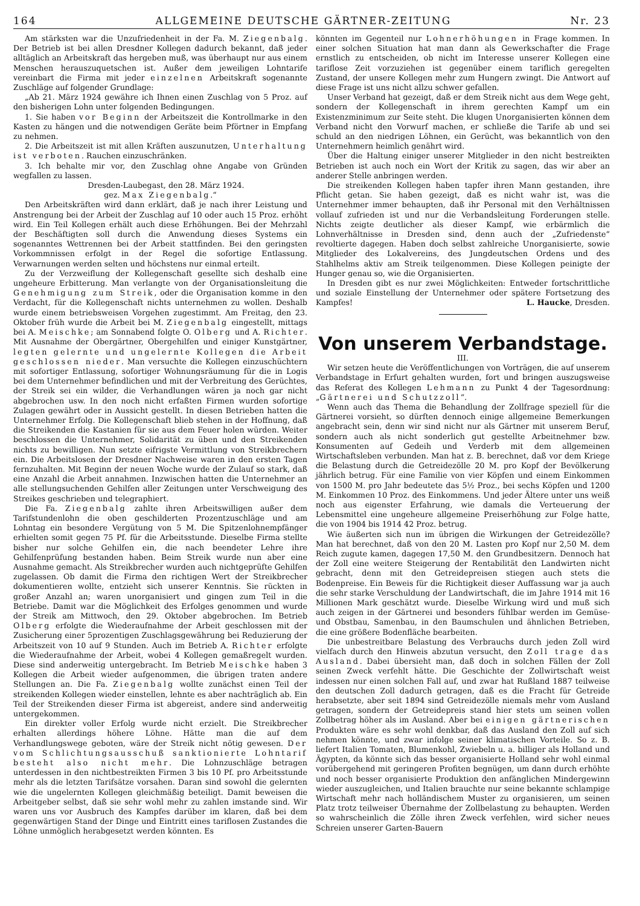164 ALLGEMEINE DEUTSCHE GÄRTNER-ZEITUNG Nr. 23
Am stärksten war die Unzufriedenheit in der Fa. M. Ziegenbalg. Der Betrieb ist bei allen Dresdner Kollegen dadurch bekannt, daß jeder alltäglich an Arbeitskraft das hergeben muß, was überhaupt nur aus einem Menschen herauszuquetschen ist. Außer dem jeweiligen Lohntarife vereinbart die Firma mit jeder einzelnen Arbeitskraft sogenannte Zuschläge auf folgender Grundlage:
„Ab 21. März 1924 gewähre ich Ihnen einen Zuschlag von 5 Proz. auf den bisherigen Lohn unter folgenden Bedingungen.
1. Sie haben vor Beginn der Arbeitszeit die Kontrollmarke in den Kasten zu hängen und die notwendigen Geräte beim Pförtner in Empfang zu nehmen.
2. Die Arbeitszeit ist mit allen Kräften auszunutzen, Unterhaltung ist verboten. Rauchen einzuschränken.
3. Ich behalte mir vor, den Zuschlag ohne Angabe von Gründen wegfallen zu lassen.
Dresden-Laubegast, den 28. März 1924.
gez. Max Ziegenbalg.“
Den Arbeitskräften wird dann erklärt, daß je nach ihrer Leistung und Anstrengung bei der Arbeit der Zuschlag auf 10 oder auch 15 Proz. erhöht wird. Ein Teil Kollegen erhält auch diese Erhöhungen. Bei der Mehrzahl der Beschäftigten soll durch die Anwendung dieses Systems ein sogenanntes Wettrennen bei der Arbeit stattfinden. Bei den geringsten Vorkommnissen erfolgt in der Regel die sofortige Entlassung. Verwarnungen werden selten und höchstens nur einmal erteilt.
Zu der Verzweiflung der Kollegenschaft gesellte sich deshalb eine ungeheure Erbitterung. Man verlangte von der Organisationsleitung die Genehmigung zum Streik, oder die Organisation komme in den Verdacht, für die Kollegenschaft nichts unternehmen zu wollen. Deshalb wurde einem betriebsweisen Vorgehen zugestimmt. Am Freitag, den 23. Oktober früh wurde die Arbeit bei M. Ziegenbalg eingestellt, mittags bei A. Meischke; am Sonnabend folgte O. Olberg und A. Richter. Mit Ausnahme der Obergärtner, Obergehilfen und einiger Kunstgärtner, legten gelernte und ungelernte Kollegen die Arbeit geschlossen nieder. Man versuchte die Kollegen einzuschüchtern mit sofortiger Entlassung, sofortiger Wohnungsräumung für die in Logis bei dem Unternehmer befindlichen und mit der Verbreitung des Gerüchtes, der Streik sei ein wilder, die Verhandlungen wären ja noch gar nicht abgebrochen usw. In den noch nicht erfaßten Firmen wurden sofortige Zulagen gewährt oder in Aussicht gestellt. In diesen Betrieben hatten die Unternehmer Erfolg. Die Kollegenschaft blieb stehen in der Hoffnung, daß die Streikenden die Kastanien für sie aus dem Feuer holen würden. Weiter beschlossen die Unternehmer, Solidarität zu üben und den Streikenden nichts zu bewilligen. Nun setzte eifrigste Vermittlung von Streikbrechern ein. Die Arbeitslosen der Dresdner Nachweise waren in den ersten Tagen fernzuhalten. Mit Beginn der neuen Woche wurde der Zulauf so stark, daß eine Anzahl die Arbeit annahmen. Inzwischen hatten die Unternehmer an alle stellungsuchenden Gehilfen aller Zeitungen unter Verschweigung des Streikes geschrieben und telegraphiert.
Die Fa. Ziegenbalg zahlte ihren Arbeitswilligen außer dem Tarifstundenlohn die oben geschilderten Prozentzuschläge und am Lohntag ein besondere Vergütung von 5 M. Die Spitzenlohnempfänger erhielten somit gegen 75 Pf. für die Arbeitsstunde. Dieselbe Firma stellte bisher nur solche Gehilfen ein, die nach beendeter Lehre ihre Gehilfenprüfung bestanden haben. Beim Streik wurde nun aber eine Ausnahme gemacht. Als Streikbrecher wurden auch nichtgeprüfte Gehilfen zugelassen. Ob damit die Firma den richtigen Wert der Streikbrecher dokumentieren wollte, entzieht sich unserer Kenntnis. Sie rückten in großer Anzahl an; waren unorganisiert und gingen zum Teil in die Betriebe. Damit war die Möglichkeit des Erfolges genommen und wurde der Streik am Mittwoch, den 29. Oktober abgebrochen. Im Betrieb Olberg erfolgte die Wiederaufnahme der Arbeit geschlossen mit der Zusicherung einer 5prozentigen Zuschlagsgewährung bei Reduzierung der Arbeitszeit von 10 auf 9 Stunden. Auch im Betrieb A. Richter erfolgte die Wiederaufnahme der Arbeit, wobei 4 Kollegen gemaßregelt wurden. Diese sind anderweitig untergebracht. Im Betrieb Meischke haben 3 Kollegen die Arbeit wieder aufgenommen, die übrigen traten andere Stellungen an. Die Fa. Ziegenbalg wollte zunächst einen Teil der streikenden Kollegen wieder einstellen, lehnte es aber nachträglich ab. Ein Teil der Streikenden dieser Firma ist abgereist, andere sind anderweitig untergekommen.
Ein direkter voller Erfolg wurde nicht erzielt. Die Streikbrecher erhalten allerdings höhere Löhne. Hätte man die auf dem Verhandlungswege geboten, wäre der Streik nicht nötig gewesen. Der vom Schlichtungsausschuß sanktionierte Lohntarif besteht also nicht mehr. Die Lohnzuschläge betragen unterdessen in den nichtbestreikten Firmen 3 bis 10 Pf. pro Arbeitsstunde mehr als die letzten Tarifsätze vorsahen. Daran sind sowohl die gelernten wie die ungelernten Kollegen gleichmäßig beteiligt. Damit beweisen die Arbeitgeber selbst, daß sie sehr wohl mehr zu zahlen imstande sind. Wir waren uns vor Ausbruch des Kampfes darüber im klaren, daß bei dem gegenwärtigen Stand der Dinge und Eintritt eines tariflosen Zustandes die Löhne unmöglich herabgesetzt werden könnten. Es
könnten im Gegenteil nur Lohnerhöhungen in Frage kommen. In einer solchen Situation hat man dann als Gewerkschafter die Frage ernstlich zu entscheiden, ob nicht im Interesse unserer Kollegen eine tariflose Zeit vorzuziehen ist gegenüber einem tariflich geregelten Zustand, der unsere Kollegen mehr zum Hungern zwingt. Die Antwort auf diese Frage ist uns nicht allzu schwer gefallen.
Unser Verband hat gezeigt, daß er dem Streik nicht aus dem Wege geht, sondern der Kollegenschaft in ihrem gerechten Kampf um ein Existenzminimum zur Seite steht. Die klugen Unorganisierten können dem Verband nicht den Vorwurf machen, er schließe die Tarife ab und sei schuld an den niedrigen Löhnen, ein Gerücht, was bekanntlich von den Unternehmern heimlich genährt wird.
Über die Haltung einiger unserer Mitglieder in den nicht bestreikten Betrieben ist auch noch ein Wort der Kritik zu sagen, das wir aber an anderer Stelle anbringen werden.
Die streikenden Kollegen haben tapfer ihren Mann gestanden, ihre Pflicht getan. Sie haben gezeigt, daß es nicht wahr ist, was die Unternehmer immer behaupten, daß ihr Personal mit den Verhältnissen vollauf zufrieden ist und nur die Verbandsleitung Forderungen stelle. Nichts zeigte deutlicher als dieser Kampf, wie erbärmlich die Lohnverhältnisse in Dresden sind, denn auch der „Zufriedenste“ revoltierte dagegen. Haben doch selbst zahlreiche Unorganisierte, sowie Mitglieder des Lokalvereins, des Jungdeutschen Ordens und des Stahlhelms aktiv am Streik teilgenommen. Diese Kollegen peinigte der Hunger genau so, wie die Organisierten.
In Dresden gibt es nur zwei Möglichkeiten: Entweder fortschrittliche und soziale Einstellung der Unternehmer oder spätere Fortsetzung des Kampfes! L. Haucke, Dresden.
Von unserem Verbandstage.
III.
Wir setzen heute die Veröffentlichungen von Vorträgen, die auf unserem Verbandstage in Erfurt gehalten wurden, fort und bringen auszugsweise das Referat des Kollegen Lehmann zu Punkt 4 der Tagesordnung: „Gärtnerei und Schutzzoll“.
Wenn auch das Thema die Behandlung der Zollfrage speziell für die Gärtnerei vorsieht, so dürften dennoch einige allgemeine Bemerkungen angebracht sein, denn wir sind nicht nur als Gärtner mit unserem Beruf, sondern auch als nicht sonderlich gut gestellte Arbeitnehmer bzw. Konsumenten auf Gedeih und Verderb mit dem allgemeinen Wirtschaftsleben verbunden. Man hat z. B. berechnet, daß vor dem Kriege die Belastung durch die Getreidezölle 20 M. pro Kopf der Bevölkerung jährlich betrug. Für eine Familie von vier Köpfen und einem Einkommen von 1500 M. pro Jahr bedeutete das 5½ Proz., bei sechs Köpfen und 1200 M. Einkommen 10 Proz. des Einkommens. Und jeder Ältere unter uns weiß noch aus eigenster Erfahrung, wie damals die Verteuerung der Lebensmittel eine ungeheure allgemeine Preiserhöhung zur Folge hatte, die von 1904 bis 1914 42 Proz. betrug.
Wie äußerten sich nun im übrigen die Wirkungen der Getreidezölle? Man hat berechnet, daß von den 20 M. Lasten pro Kopf nur 2,50 M. dem Reich zugute kamen, dagegen 17,50 M. den Grundbesitzern. Dennoch hat der Zoll eine weitere Steigerung der Rentabilität den Landwirten nicht gebracht, denn mit den Getreidepreisen stiegen auch stets die Bodenpreise. Ein Beweis für die Richtigkeit dieser Auffassung war ja auch die sehr starke Verschuldung der Landwirtschaft, die im Jahre 1914 mit 16 Millionen Mark geschätzt wurde. Dieselbe Wirkung wird und muß sich auch zeigen in der Gärtnerei und besonders fühlbar werden im Gemüse- und Obstbau, Samenbau, in den Baumschulen und ähnlichen Betrieben, die eine größere Bodenfläche bearbeiten.
Die unbestreitbare Belastung des Verbrauchs durch jeden Zoll wird vielfach durch den Hinweis abzutun versucht, den Zoll trage das Ausland. Dabei übersieht man, daß doch in solchen Fällen der Zoll seinen Zweck verfehlt hätte. Die Geschichte der Zollwirtschaft weist indessen nur einen solchen Fall auf, und zwar hat Rußland 1887 teilweise den deutschen Zoll dadurch getragen, daß es die Fracht für Getreide herabsetzte, aber seit 1894 sind Getreidezölle niemals mehr vom Ausland getragen, sondern der Getreidepreis stand hier stets um seinen vollen Zollbetrag höher als im Ausland. Aber bei einigen gärtnerischen Produkten wäre es sehr wohl denkbar, daß das Ausland den Zoll auf sich nehmen könnte, und zwar infolge seiner klimatischen Vorteile. So z. B. liefert Italien Tomaten, Blumenkohl, Zwiebeln u. a. billiger als Holland und Ägypten, da könnte sich das besser organisierte Holland sehr wohl einmal vorübergehend mit geringeren Profiten begnügen, um dann durch erhöhte und noch besser organisierte Produktion den anfänglichen Mindergewinn wieder auszugleichen, und Italien brauchte nur seine bekannte schlampige Wirtschaft mehr nach holländischem Muster zu organisieren, um seinen Platz trotz teilweiser Übernahme der Zollbelastung zu behaupten. Werden so wahrscheinlich die Zölle ihren Zweck verfehlen, wird sicher neues Schreien unserer Garten-Bauern